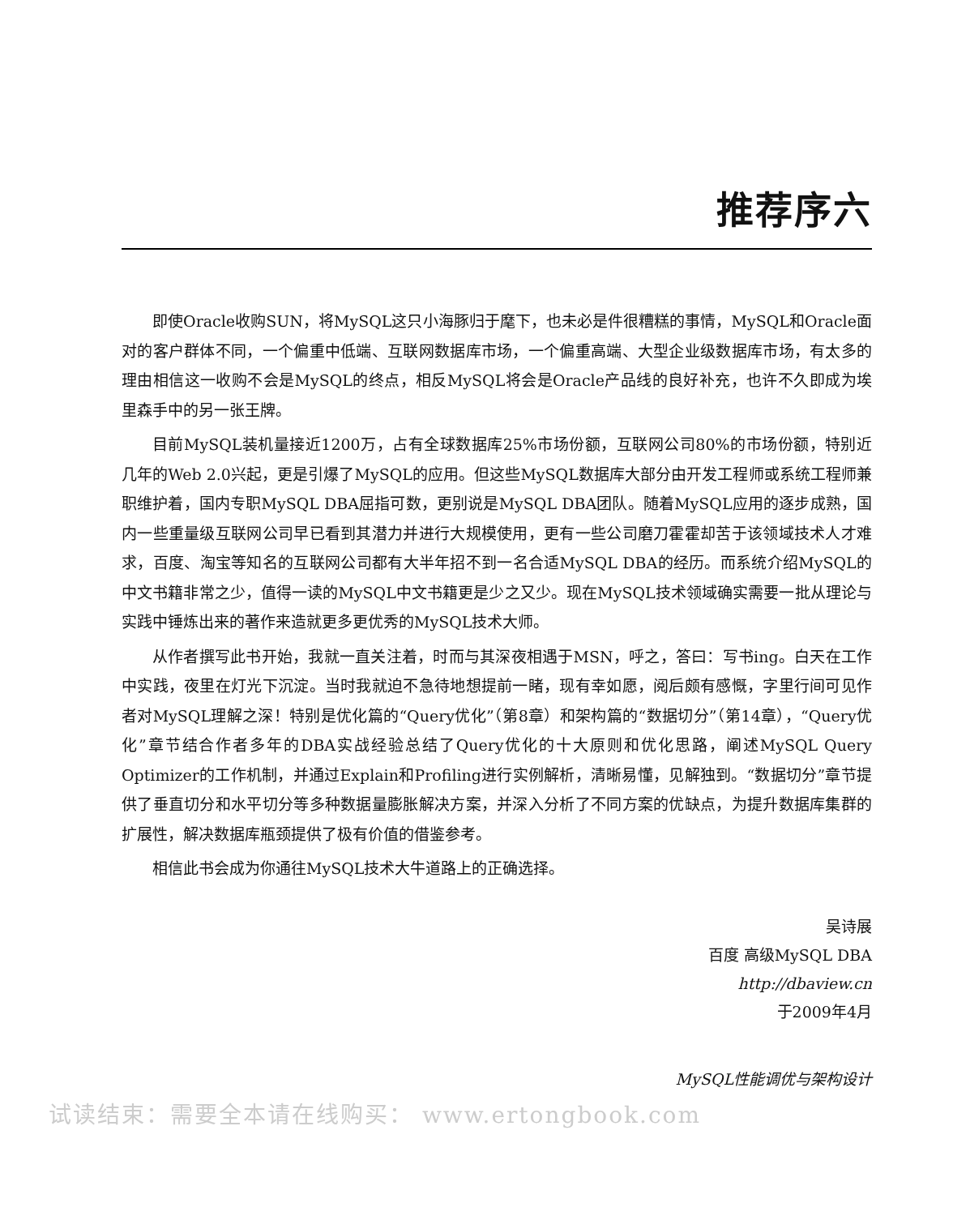推荐序六
即使Oracle收购SUN，将MySQL这只小海豚归于麾下，也未必是件很糟糕的事情，MySQL和Oracle面对的客户群体不同，一个偏重中低端、互联网数据库市场，一个偏重高端、大型企业级数据库市场，有太多的理由相信这一收购不会是MySQL的终点，相反MySQL将会是Oracle产品线的良好补充，也许不久即成为埃里森手中的另一张王牌。
目前MySQL装机量接近1200万，占有全球数据库25%市场份额，互联网公司80%的市场份额，特别近几年的Web 2.0兴起，更是引爆了MySQL的应用。但这些MySQL数据库大部分由开发工程师或系统工程师兼职维护着，国内专职MySQL DBA屈指可数，更别说是MySQL DBA团队。随着MySQL应用的逐步成熟，国内一些重量级互联网公司早已看到其潜力并进行大规模使用，更有一些公司磨刀霍霍却苦于该领域技术人才难求，百度、淘宝等知名的互联网公司都有大半年招不到一名合适MySQL DBA的经历。而系统介绍MySQL的中文书籍非常之少，值得一读的MySQL中文书籍更是少之又少。现在MySQL技术领域确实需要一批从理论与实践中锤炼出来的著作来造就更多更优秀的MySQL技术大师。
从作者撰写此书开始，我就一直关注着，时而与其深夜相遇于MSN，呼之，答曰：写书ing。白天在工作中实践，夜里在灯光下沉淀。当时我就迫不急待地想提前一睹，现有幸如愿，阅后颇有感慨，字里行间可见作者对MySQL理解之深！特别是优化篇的“Query优化”（第8章）和架构篇的“数据切分”（第14章），“Query优化”章节结合作者多年的DBA实战经验总结了Query优化的十大原则和优化思路，阐述MySQL Query Optimizer的工作机制，并通过Explain和Profiling进行实例解析，清晰易懂，见解独到。“数据切分”章节提供了垂直切分和水平切分等多种数据量膨胀解决方案，并深入分析了不同方案的优缺点，为提升数据库集群的扩展性，解决数据库瓶颈提供了极有价值的借鉴参考。
相信此书会成为你通往MySQL技术大牛道路上的正确选择。
吴诗展
百度 高级MySQL DBA
http://dbaview.cn
于2009年4月
MySQL性能调优与架构设计
试读结束：需要全本请在线购买： www.ertongbook.com